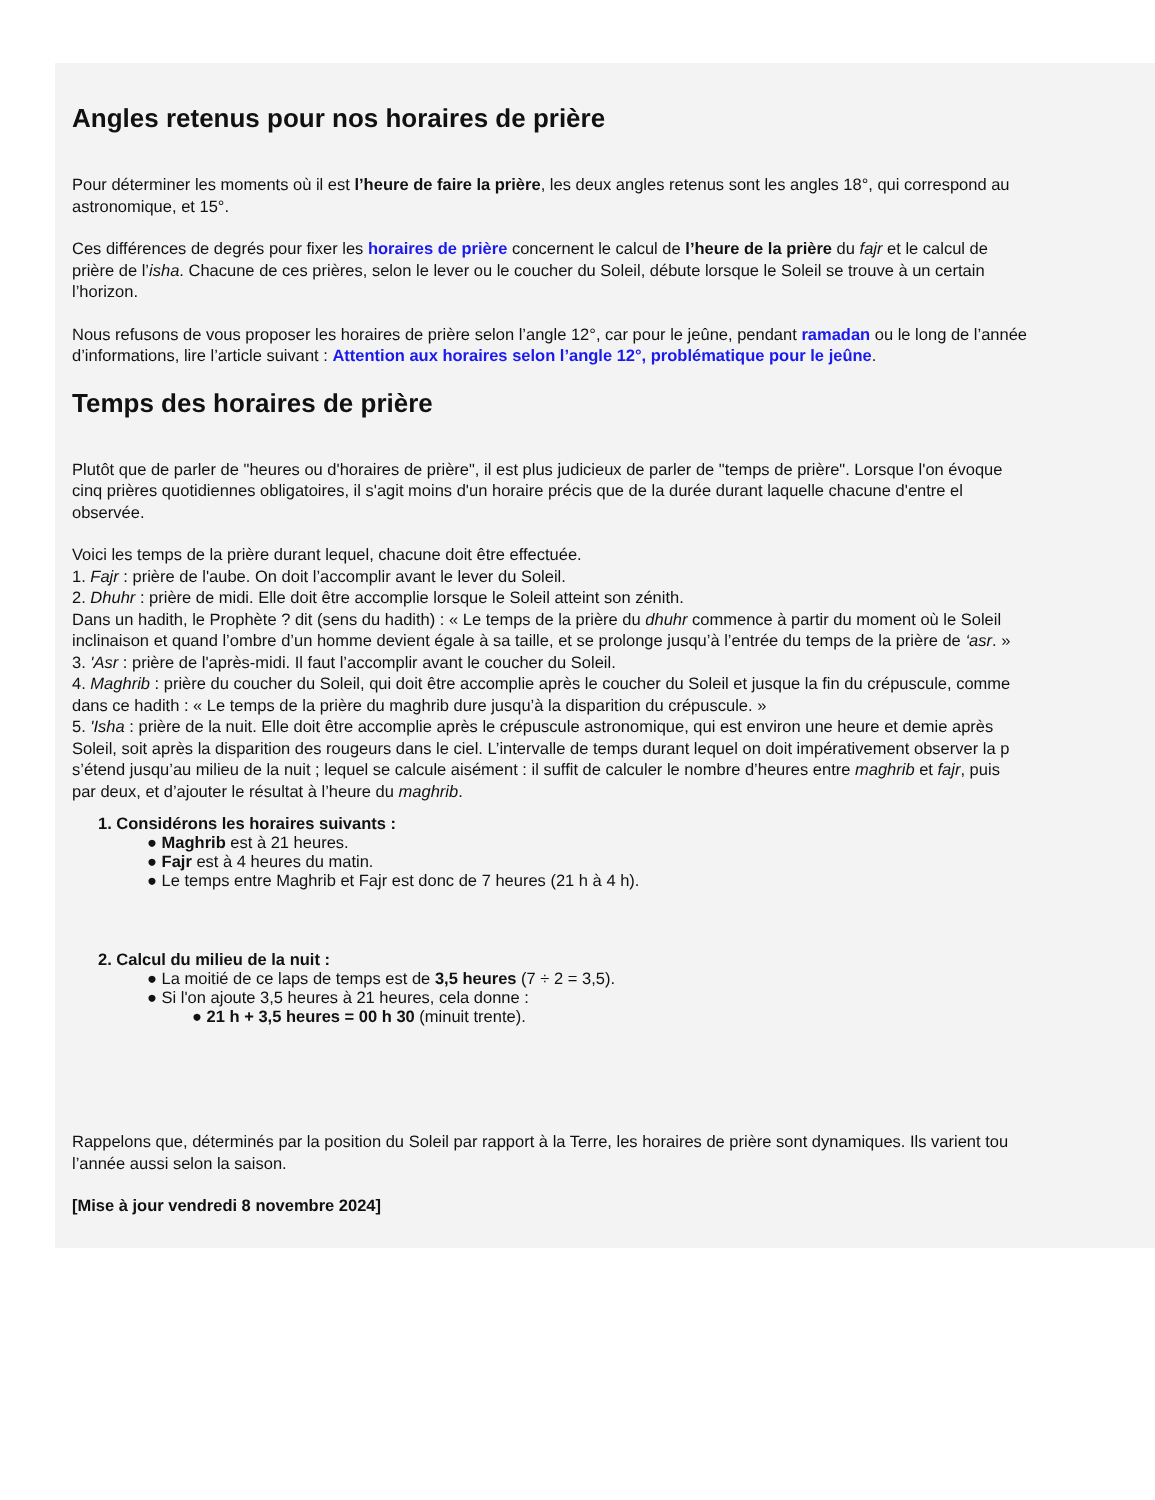Angles retenus pour nos horaires de prière
Pour déterminer les moments où il est l’heure de faire la prière, les deux angles retenus sont les angles 18°, qui correspond au
astronomique, et 15°.
Ces différences de degrés pour fixer les horaires de prière concernent le calcul de l’heure de la prière du fajr et le calcul de
prière de l’isha. Chacune de ces prières, selon le lever ou le coucher du Soleil, débute lorsque le Soleil se trouve à un certain
l’horizon.
Nous refusons de vous proposer les horaires de prière selon l’angle 12°, car pour le jeûne, pendant ramadan ou le long de l’année
d’informations, lire l’article suivant : Attention aux horaires selon l’angle 12°, problématique pour le jeûne.
Temps des horaires de prière
Plutôt que de parler de "heures ou d'horaires de prière", il est plus judicieux de parler de "temps de prière". Lorsque l'on évoque
cinq prières quotidiennes obligatoires, il s'agit moins d'un horaire précis que de la durée durant laquelle chacune d'entre el
observée.
Voici les temps de la prière durant lequel, chacune doit être effectuée.
1. Fajr : prière de l'aube. On doit l’accomplir avant le lever du Soleil.
2. Dhuhr : prière de midi. Elle doit être accomplie lorsque le Soleil atteint son zénith.
Dans un hadith, le Prophète ? dit (sens du hadith) : « Le temps de la prière du dhuhr commence à partir du moment où le Soleil
inclinaison et quand l’ombre d’un homme devient égale à sa taille, et se prolonge jusqu’à l’entrée du temps de la prière de ‘asr. »
3. 'Asr : prière de l'après-midi. Il faut l’accomplir avant le coucher du Soleil.
4. Maghrib : prière du coucher du Soleil, qui doit être accomplie après le coucher du Soleil et jusque la fin du crépuscule, comme
dans ce hadith : « Le temps de la prière du maghrib dure jusqu’à la disparition du crépuscule. »
5. 'Isha : prière de la nuit. Elle doit être accomplie après le crépuscule astronomique, qui est environ une heure et demie après
Soleil, soit après la disparition des rougeurs dans le ciel. L’intervalle de temps durant lequel on doit impérativement observer la p
s’étend jusqu’au milieu de la nuit ; lequel se calcule aisément : il suffit de calculer le nombre d’heures entre maghrib et fajr, puis
par deux, et d’ajouter le résultat à l’heure du maghrib.
1. Considérons les horaires suivants :
● Maghrib est à 21 heures.
● Fajr est à 4 heures du matin.
● Le temps entre Maghrib et Fajr est donc de 7 heures (21 h à 4 h).
2. Calcul du milieu de la nuit :
● La moitié de ce laps de temps est de 3,5 heures (7 ÷ 2 = 3,5).
● Si l'on ajoute 3,5 heures à 21 heures, cela donne :
● 21 h + 3,5 heures = 00 h 30 (minuit trente).
Rappelons que, déterminés par la position du Soleil par rapport à la Terre, les horaires de prière sont dynamiques. Ils varient tou
l’année aussi selon la saison.
[Mise à jour vendredi 8 novembre 2024]